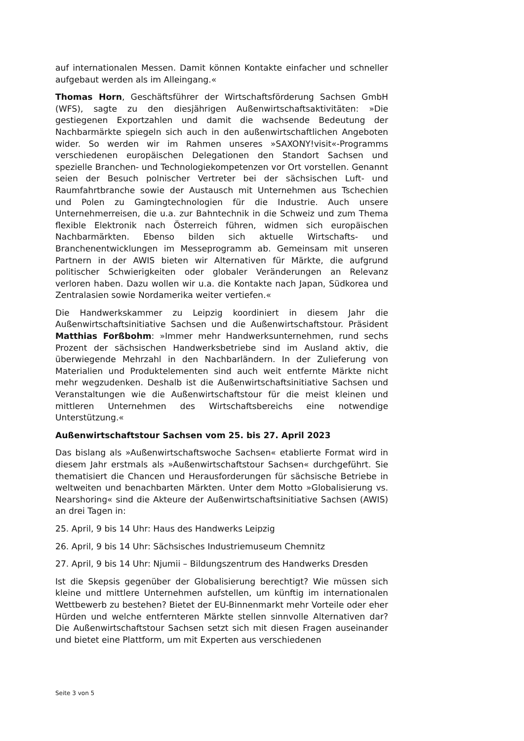auf internationalen Messen. Damit können Kontakte einfacher und schneller aufgebaut werden als im Alleingang.«
Thomas Horn, Geschäftsführer der Wirtschaftsförderung Sachsen GmbH (WFS), sagte zu den diesjährigen Außenwirtschaftsaktivitäten: »Die gestiegenen Exportzahlen und damit die wachsende Bedeutung der Nachbarmärkte spiegeln sich auch in den außenwirtschaftlichen Angeboten wider. So werden wir im Rahmen unseres »SAXONY!visit«-Programms verschiedenen europäischen Delegationen den Standort Sachsen und spezielle Branchen- und Technologiekompetenzen vor Ort vorstellen. Genannt seien der Besuch polnischer Vertreter bei der sächsischen Luft- und Raumfahrtbranche sowie der Austausch mit Unternehmen aus Tschechien und Polen zu Gamingtechnologien für die Industrie. Auch unsere Unternehmerreisen, die u.a. zur Bahntechnik in die Schweiz und zum Thema flexible Elektronik nach Österreich führen, widmen sich europäischen Nachbarmärkten. Ebenso bilden sich aktuelle Wirtschafts- und Branchenentwicklungen im Messeprogramm ab. Gemeinsam mit unseren Partnern in der AWIS bieten wir Alternativen für Märkte, die aufgrund politischer Schwierigkeiten oder globaler Veränderungen an Relevanz verloren haben. Dazu wollen wir u.a. die Kontakte nach Japan, Südkorea und Zentralasien sowie Nordamerika weiter vertiefen.«
Die Handwerkskammer zu Leipzig koordiniert in diesem Jahr die Außenwirtschaftsinitiative Sachsen und die Außenwirtschaftstour. Präsident Matthias Forßbohm: »Immer mehr Handwerksunternehmen, rund sechs Prozent der sächsischen Handwerksbetriebe sind im Ausland aktiv, die überwiegende Mehrzahl in den Nachbarländern. In der Zulieferung von Materialien und Produktelementen sind auch weit entfernte Märkte nicht mehr wegzudenken. Deshalb ist die Außenwirtschaftsinitiative Sachsen und Veranstaltungen wie die Außenwirtschaftstour für die meist kleinen und mittleren Unternehmen des Wirtschaftsbereichs eine notwendige Unterstützung.«
Außenwirtschaftstour Sachsen vom 25. bis 27. April 2023
Das bislang als »Außenwirtschaftswoche Sachsen« etablierte Format wird in diesem Jahr erstmals als »Außenwirtschaftstour Sachsen« durchgeführt. Sie thematisiert die Chancen und Herausforderungen für sächsische Betriebe in weltweiten und benachbarten Märkten. Unter dem Motto »Globalisierung vs. Nearshoring« sind die Akteure der Außenwirtschaftsinitiative Sachsen (AWIS) an drei Tagen in:
25. April, 9 bis 14 Uhr: Haus des Handwerks Leipzig
26. April, 9 bis 14 Uhr: Sächsisches Industriemuseum Chemnitz
27. April, 9 bis 14 Uhr: Njumii – Bildungszentrum des Handwerks Dresden
Ist die Skepsis gegenüber der Globalisierung berechtigt? Wie müssen sich kleine und mittlere Unternehmen aufstellen, um künftig im internationalen Wettbewerb zu bestehen? Bietet der EU-Binnenmarkt mehr Vorteile oder eher Hürden und welche entfernteren Märkte stellen sinnvolle Alternativen dar? Die Außenwirtschaftstour Sachsen setzt sich mit diesen Fragen auseinander und bietet eine Plattform, um mit Experten aus verschiedenen
Seite 3 von 5